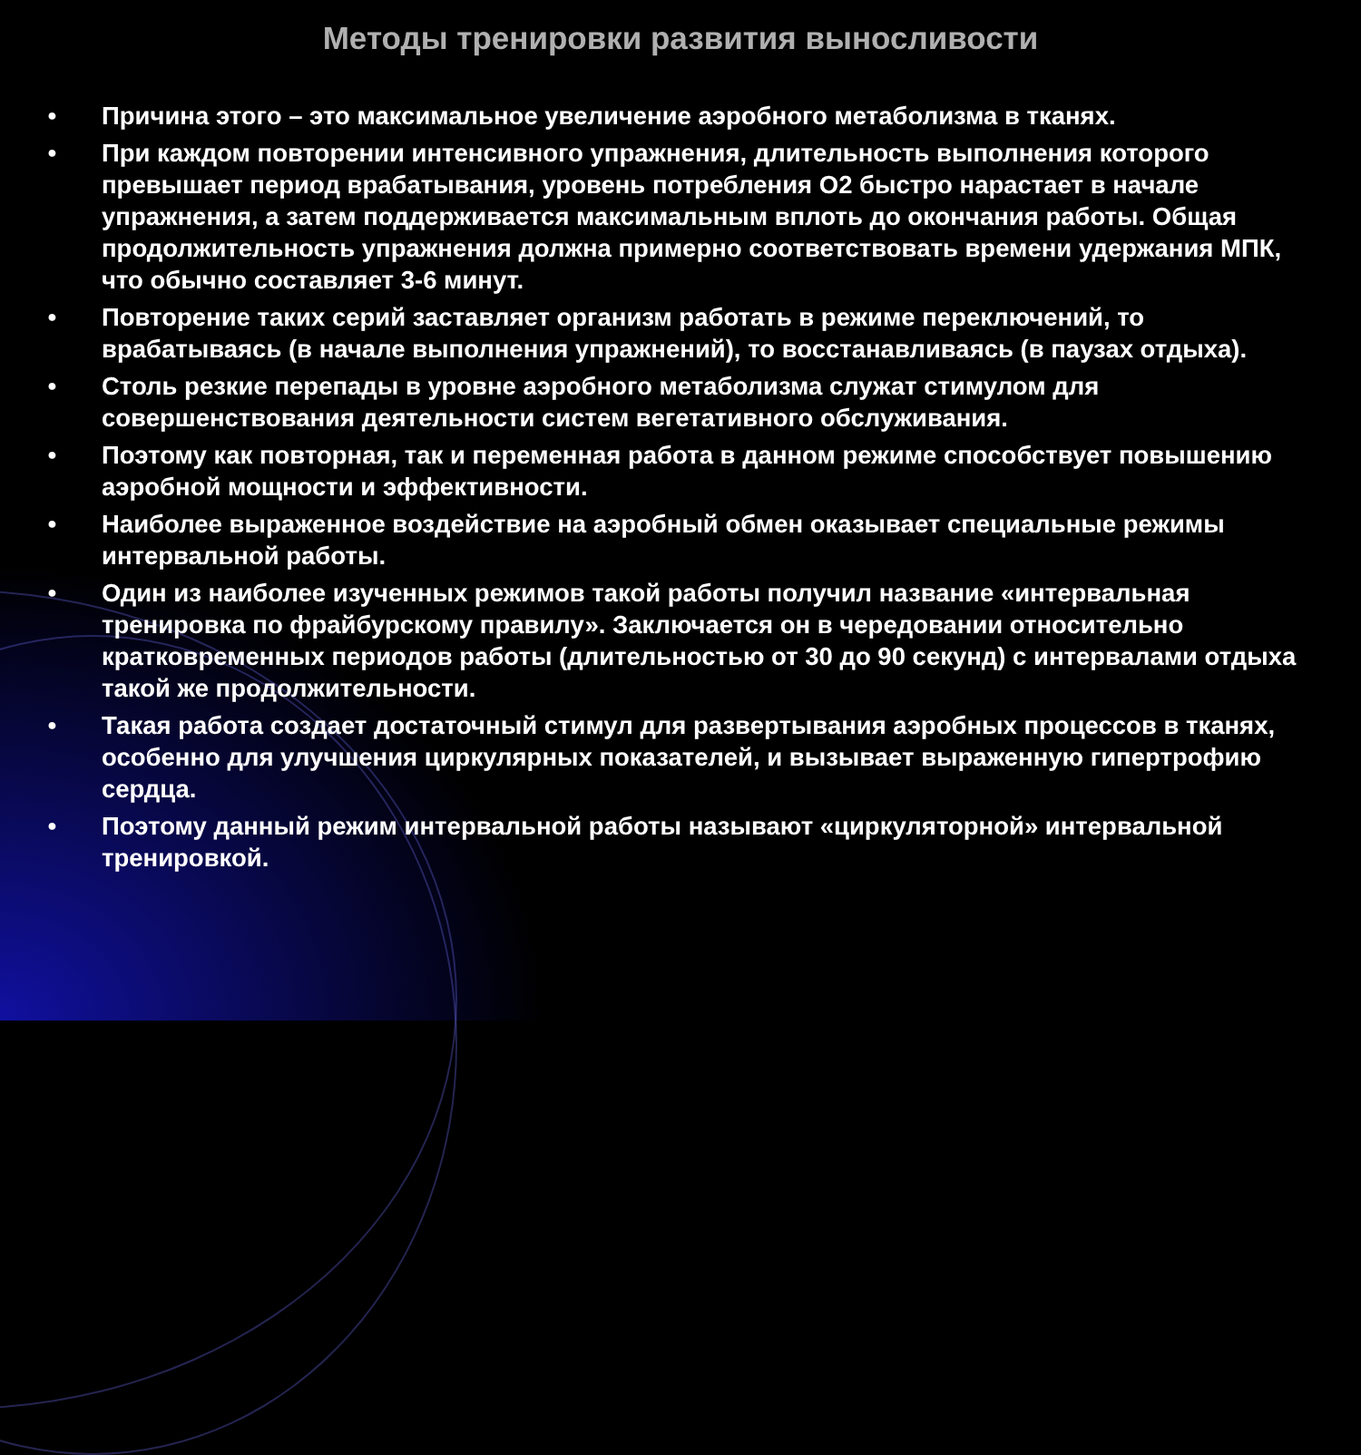Методы тренировки развития выносливости
● Причина этого – это максимальное увеличение аэробного метаболизма в тканях.
● При каждом повторении интенсивного упражнения, длительность выполнения которого превышает период врабатывания, уровень потребления О2 быстро нарастает в начале упражнения, а затем поддерживается максимальным вплоть до окончания работы. Общая продолжительность упражнения должна примерно соответствовать времени удержания МПК, что обычно составляет 3-6 минут.
● Повторение таких серий заставляет организм работать в режиме переключений, то врабатываясь (в начале выполнения упражнений), то восстанавливаясь (в паузах отдыха).
● Столь резкие перепады в уровне аэробного метаболизма служат стимулом для совершенствования деятельности систем вегетативного обслуживания.
● Поэтому как повторная, так и переменная работа в данном режиме способствует повышению аэробной мощности и эффективности.
● Наиболее выраженное воздействие на аэробный обмен оказывает специальные режимы интервальной работы.
● Один из наиболее изученных режимов такой работы получил название «интервальная тренировка по фрайбурскому правилу». Заключается он в чередовании относительно кратковременных периодов работы (длительностью от 30 до 90 секунд) с интервалами отдыха такой же продолжительности.
● Такая работа создает достаточный стимул для развертывания аэробных процессов в тканях, особенно для улучшения циркулярных показателей, и вызывает выраженную гипертрофию сердца.
● Поэтому данный режим интервальной работы называют «циркуляторной» интервальной тренировкой.